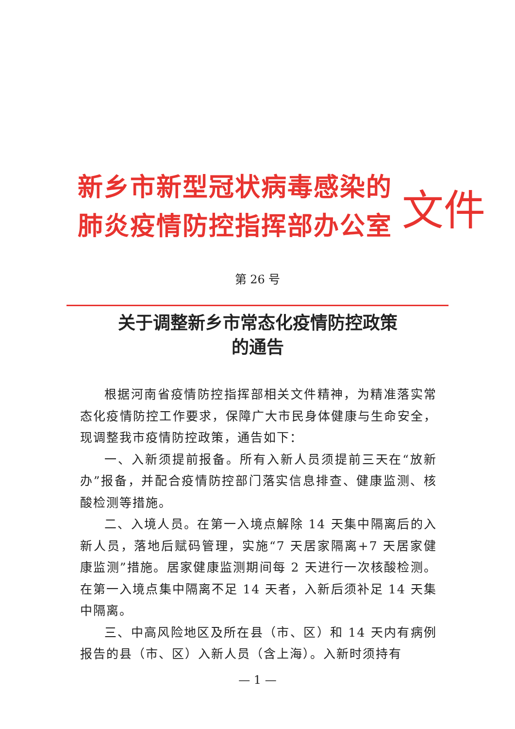新乡市新型冠状病毒感染的
肺炎疫情防控指挥部办公室
文件
第 26 号
关于调整新乡市常态化疫情防控政策
的通告
根据河南省疫情防控指挥部相关文件精神，为精准落实常态化疫情防控工作要求，保障广大市民身体健康与生命安全，现调整我市疫情防控政策，通告如下：
一、入新须提前报备。所有入新人员须提前三天在“放新办”报备，并配合疫情防控部门落实信息排查、健康监测、核酸检测等措施。
二、入境人员。在第一入境点解除 14 天集中隔离后的入新人员，落地后赋码管理，实施“7 天居家隔离+7 天居家健康监测”措施。居家健康监测期间每 2 天进行一次核酸检测。在第一入境点集中隔离不足 14 天者，入新后须补足 14 天集中隔离。
三、中高风险地区及所在县（市、区）和 14 天内有病例报告的县（市、区）入新人员（含上海）。入新时须持有
— 1 —